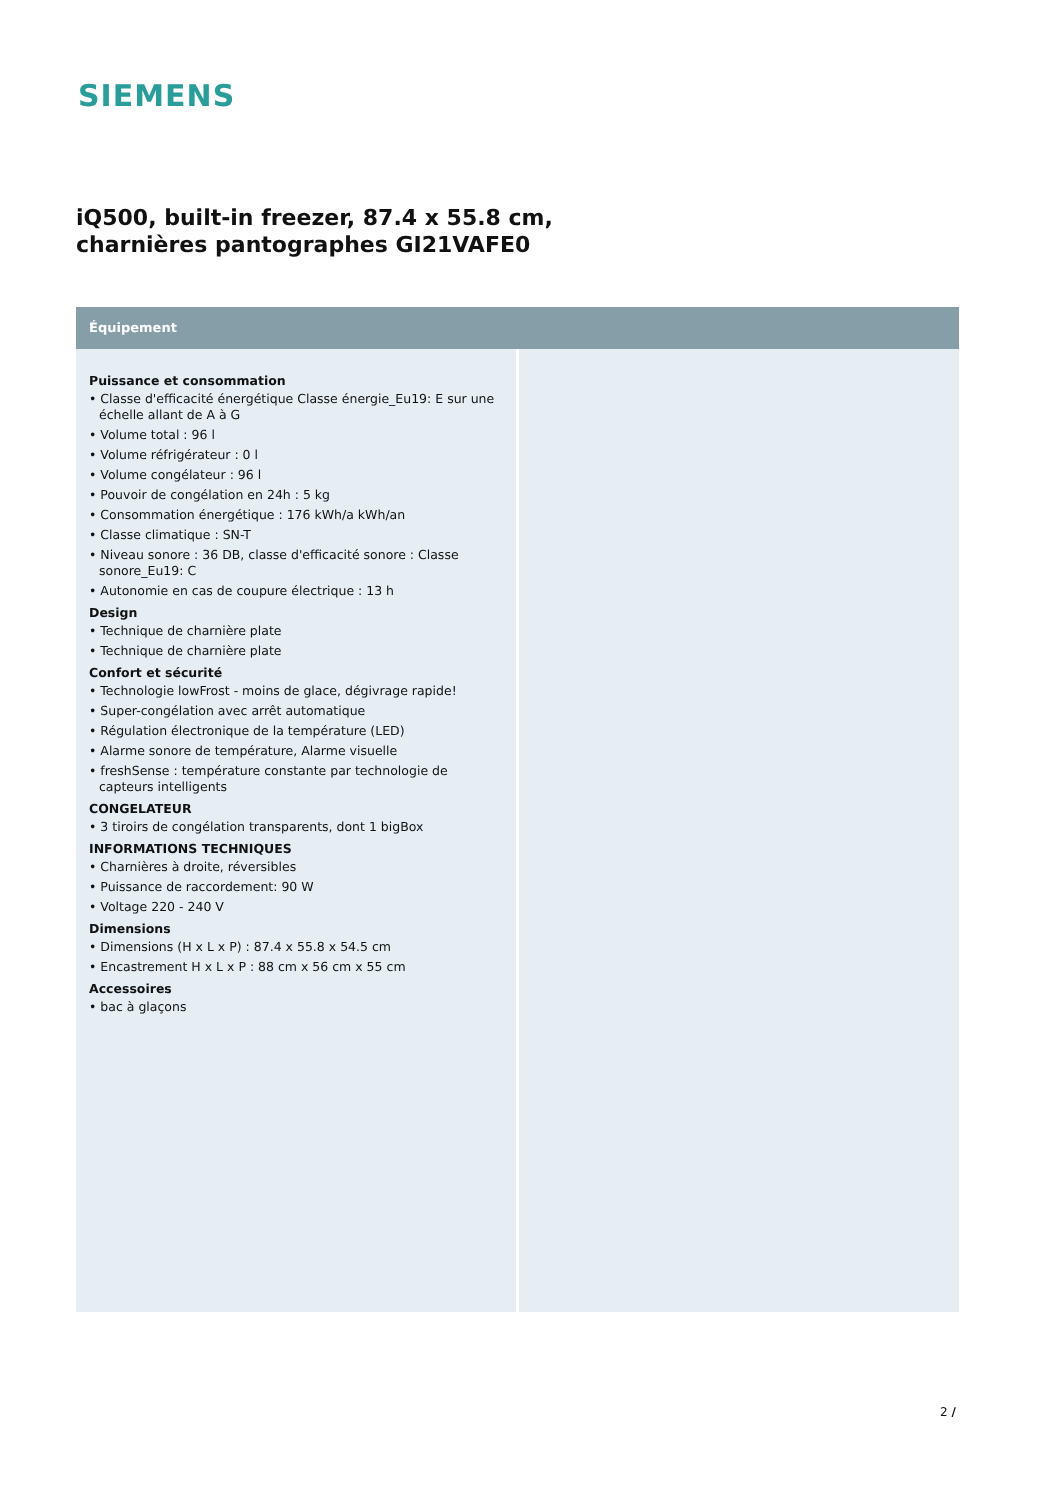SIEMENS
iQ500, built-in freezer, 87.4 x 55.8 cm, charnières pantographes GI21VAFE0
Équipement
Puissance et consommation
• Classe d'efficacité énergétique Classe énergie_Eu19: E sur une échelle allant de A à G
• Volume total : 96 l
• Volume réfrigérateur : 0 l
• Volume congélateur : 96 l
• Pouvoir de congélation en 24h : 5 kg
• Consommation énergétique : 176 kWh/a kWh/an
• Classe climatique : SN-T
• Niveau sonore : 36 DB, classe d'efficacité sonore : Classe sonore_Eu19: C
• Autonomie en cas de coupure électrique : 13 h
Design
• Technique de charnière plate
• Technique de charnière plate
Confort et sécurité
• Technologie lowFrost - moins de glace, dégivrage rapide!
• Super-congélation avec arrêt automatique
• Régulation électronique de la température (LED)
• Alarme sonore de température, Alarme visuelle
• freshSense : température constante par technologie de capteurs intelligents
CONGELATEUR
• 3 tiroirs de congélation transparents, dont 1 bigBox
INFORMATIONS TECHNIQUES
• Charnières à droite, réversibles
• Puissance de raccordement: 90 W
• Voltage 220 - 240 V
Dimensions
• Dimensions (H x L x P) : 87.4 x 55.8 x 54.5 cm
• Encastrement H x L x P : 88 cm x 56 cm x 55 cm
Accessoires
• bac à glaçons
2 /